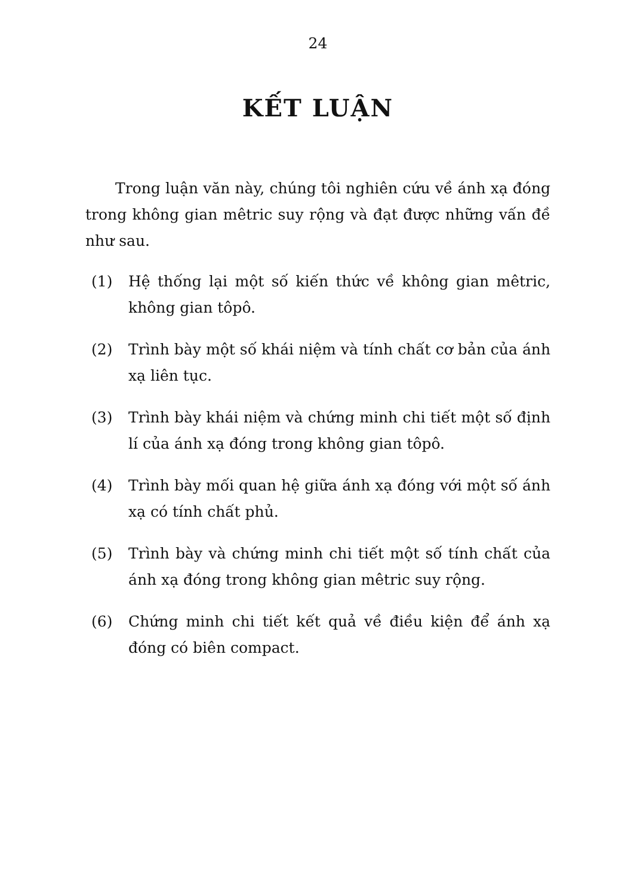24
KẾT LUẬN
Trong luận văn này, chúng tôi nghiên cứu về ánh xạ đóng trong không gian mêtric suy rộng và đạt được những vấn đề như sau.
(1) Hệ thống lại một số kiến thức về không gian mêtric, không gian tôpô.
(2) Trình bày một số khái niệm và tính chất cơ bản của ánh xạ liên tục.
(3) Trình bày khái niệm và chứng minh chi tiết một số định lí của ánh xạ đóng trong không gian tôpô.
(4) Trình bày mối quan hệ giữa ánh xạ đóng với một số ánh xạ có tính chất phủ.
(5) Trình bày và chứng minh chi tiết một số tính chất của ánh xạ đóng trong không gian mêtric suy rộng.
(6) Chứng minh chi tiết kết quả về điều kiện để ánh xạ đóng có biên compact.